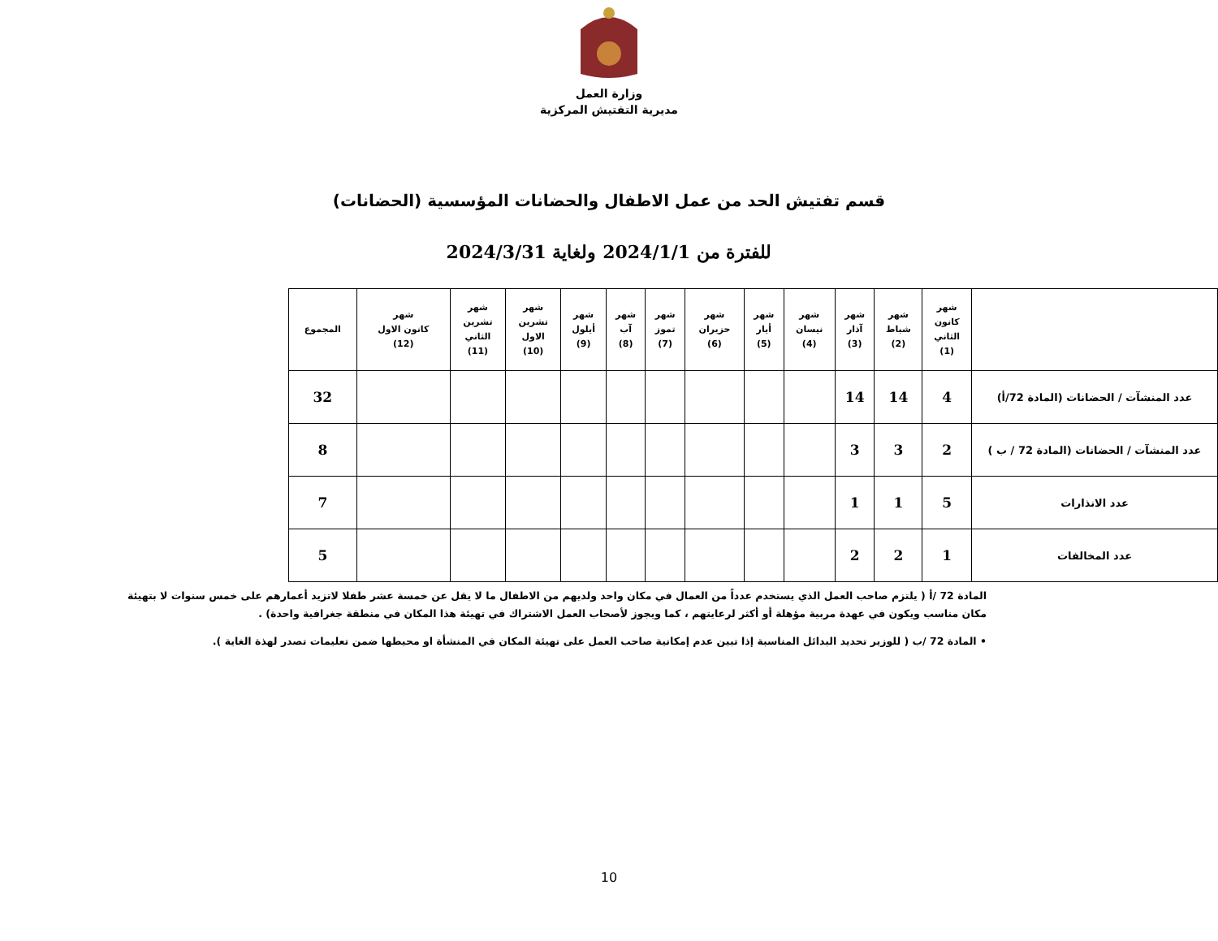وزارة العمل
مديرية التفتيش المركزية
قسم تفتيش الحد من عمل الاطفال والحضانات المؤسسية (الحضانات)
للفترة من 2024/1/1 ولغاية 2024/3/31
| | شهر كانون الثاني (1) | شهر شباط (2) | شهر آذار (3) | شهر نيسان (4) | شهر أيار (5) | شهر حزيران (6) | شهر تموز (7) | شهر آب (8) | شهر أيلول (9) | شهر تشرين الاول (10) | شهر تشرين الثاني (11) | شهر كانون الاول (12) | المجموع |
| --- | --- | --- | --- | --- | --- | --- | --- | --- | --- | --- | --- | --- | --- |
| عدد المنشآت / الحضانات (المادة 72/أ) | 4 | 14 | 14 | | | | | | | | | | 32 |
| عدد المنشآت / الحضانات (المادة 72 / ب ) | 2 | 3 | 3 | | | | | | | | | | 8 |
| عدد الانذارات | 5 | 1 | 1 | | | | | | | | | | 7 |
| عدد المخالفات | 1 | 2 | 2 | | | | | | | | | | 5 |
المادة 72 /أ ( يلتزم صاحب العمل الذي يستخدم عدداً من العمال في مكان واحد ولديهم من الاطفال ما لا يقل عن خمسة عشر طفلا لاتزيد أعمارهم على خمس سنوات لا بتهيئة مكان مناسب ويكون في عهدة مربية مؤهلة أو أكثر لرعايتهم ، كما ويجوز لأصحاب العمل الاشتراك في تهيئة هذا المكان في منطقة جغرافية واحدة) .
• المادة 72 /ب ( للوزير تحديد البدائل المناسبة إذا تبين عدم إمكانية صاحب العمل على تهيئة المكان في المنشأة او محيطها ضمن تعليمات تصدر لهذة الغاية ).
10